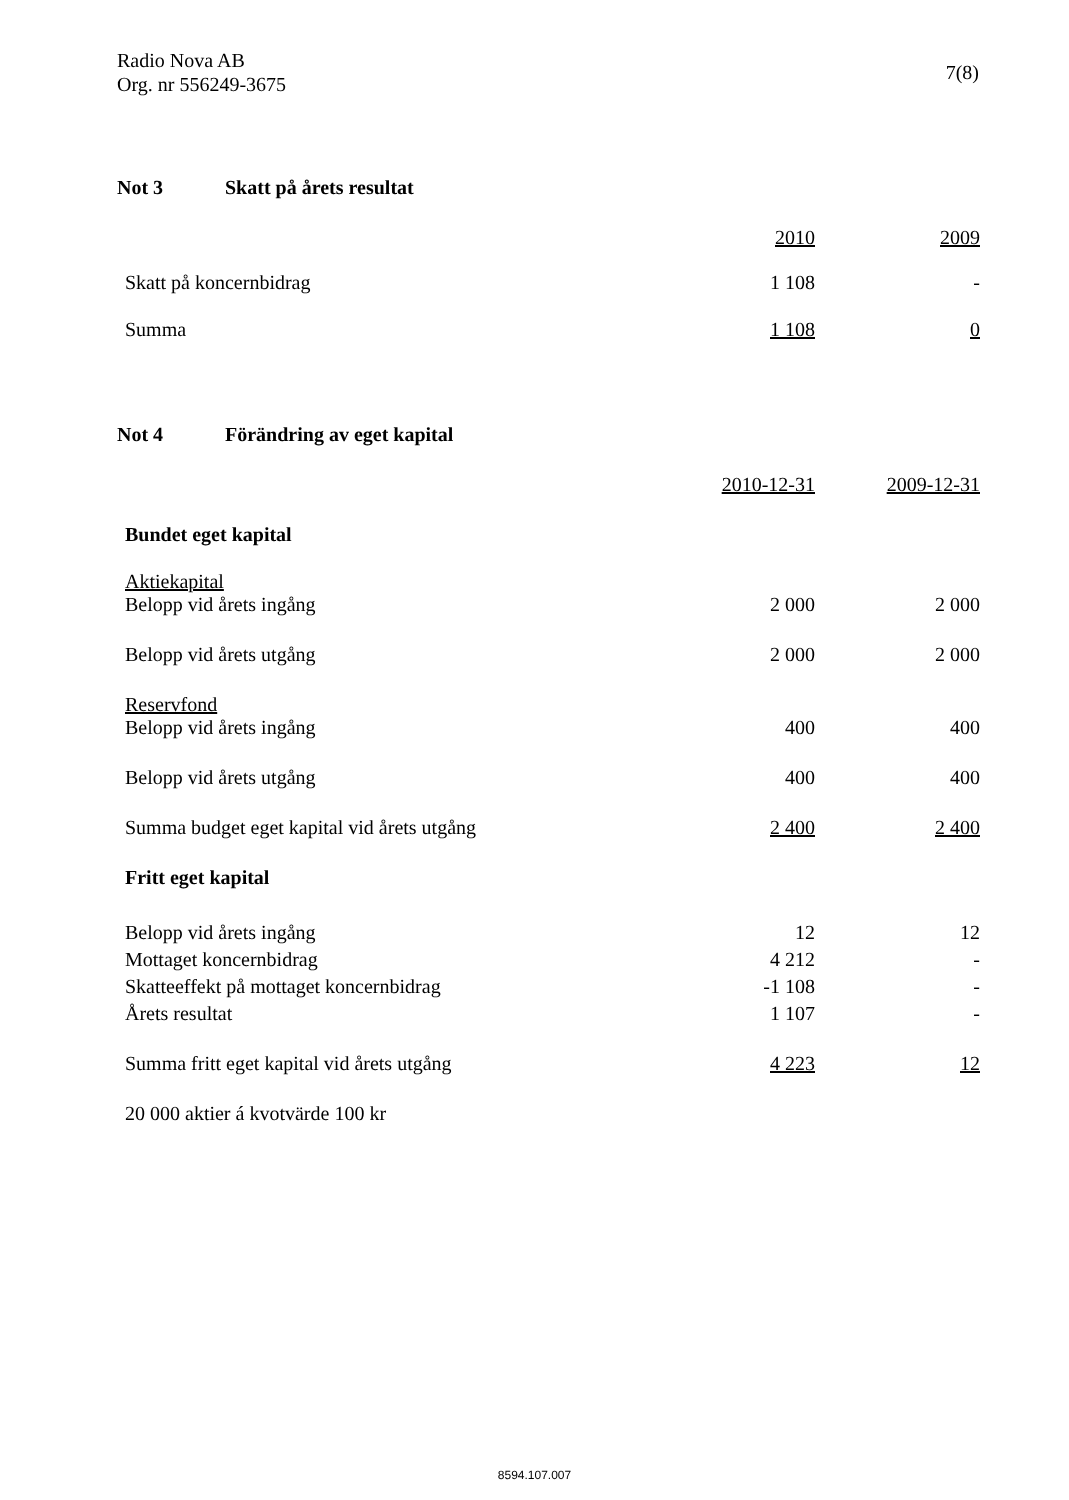Radio Nova AB
Org. nr 556249-3675
7(8)
Not 3 Skatt på årets resultat
| | 2010 | | 2009 |
| Skatt på koncernbidrag | 1 108 | | - |
| Summa | 1 108 | | 0 |
Not 4 Förändring av eget kapital
| | 2010-12-31 | | 2009-12-31 |
| Bundet eget kapital | | | |
| Aktiekapital Belopp vid årets ingång | 2 000 | | 2 000 |
| Belopp vid årets utgång | 2 000 | | 2 000 |
| Reservfond Belopp vid årets ingång | 400 | | 400 |
| Belopp vid årets utgång | 400 | | 400 |
| Summa budget eget kapital vid årets utgång | 2 400 | | 2 400 |
| Fritt eget kapital | | | |
| Belopp vid årets ingång | 12 | | 12 |
| Mottaget koncernbidrag | 4 212 | | - |
| Skatteeffekt på mottaget koncernbidrag | -1 108 | | - |
| Årets resultat | 1 107 | | - |
| Summa fritt eget kapital vid årets utgång | 4 223 | | 12 |
| 20 000 aktier á kvotvärde 100 kr | | | |
8594.107.007